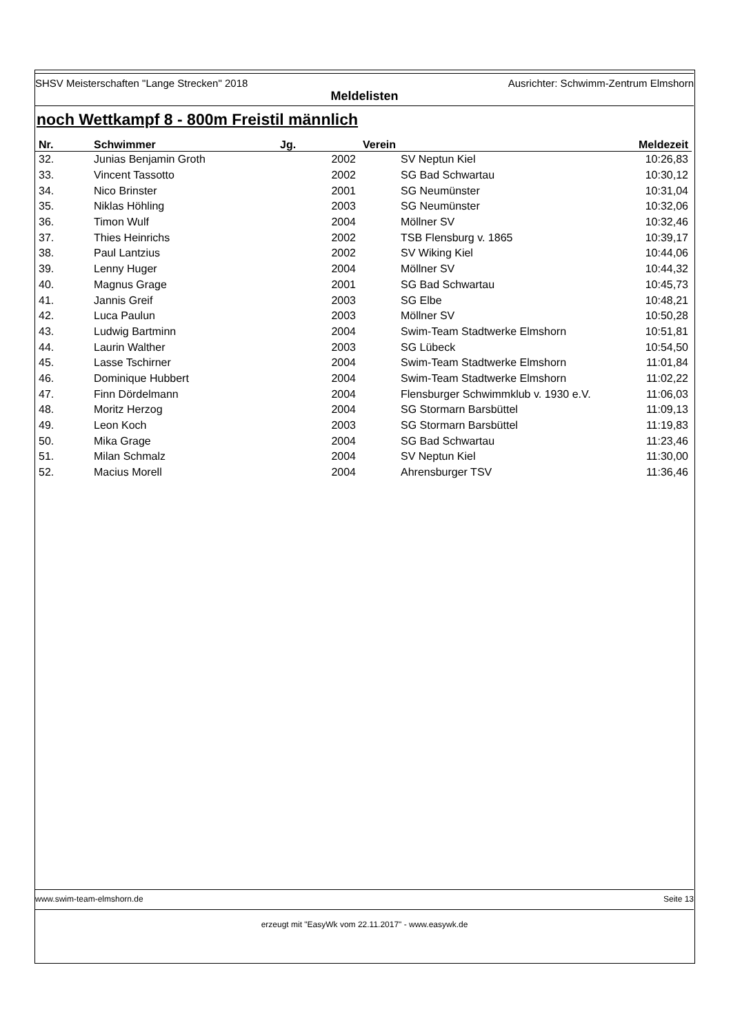SHSV Meisterschaften "Lange Strecken" 2018 Ausrichter: Schwimm-Zentrum Elmshorn
Meldelisten
noch Wettkampf 8 - 800m Freistil männlich
| Nr. | Schwimmer | Jg. | | Verein | Meldezeit |
| --- | --- | --- | --- | --- | --- |
| 32. | Junias Benjamin Groth | 2002 | | SV Neptun Kiel | 10:26,83 |
| 33. | Vincent Tassotto | 2002 | | SG Bad Schwartau | 10:30,12 |
| 34. | Nico Brinster | 2001 | | SG Neumünster | 10:31,04 |
| 35. | Niklas Höhling | 2003 | | SG Neumünster | 10:32,06 |
| 36. | Timon Wulf | 2004 | | Möllner SV | 10:32,46 |
| 37. | Thies Heinrichs | 2002 | | TSB Flensburg v. 1865 | 10:39,17 |
| 38. | Paul Lantzius | 2002 | | SV Wiking Kiel | 10:44,06 |
| 39. | Lenny Huger | 2004 | | Möllner SV | 10:44,32 |
| 40. | Magnus Grage | 2001 | | SG Bad Schwartau | 10:45,73 |
| 41. | Jannis Greif | 2003 | | SG Elbe | 10:48,21 |
| 42. | Luca Paulun | 2003 | | Möllner SV | 10:50,28 |
| 43. | Ludwig Bartminn | 2004 | | Swim-Team Stadtwerke Elmshorn | 10:51,81 |
| 44. | Laurin Walther | 2003 | | SG Lübeck | 10:54,50 |
| 45. | Lasse Tschirner | 2004 | | Swim-Team Stadtwerke Elmshorn | 11:01,84 |
| 46. | Dominique Hubbert | 2004 | | Swim-Team Stadtwerke Elmshorn | 11:02,22 |
| 47. | Finn Dördelmann | 2004 | | Flensburger Schwimmklub v. 1930 e.V. | 11:06,03 |
| 48. | Moritz Herzog | 2004 | | SG Stormarn Barsbüttel | 11:09,13 |
| 49. | Leon Koch | 2003 | | SG Stormarn Barsbüttel | 11:19,83 |
| 50. | Mika Grage | 2004 | | SG Bad Schwartau | 11:23,46 |
| 51. | Milan Schmalz | 2004 | | SV Neptun Kiel | 11:30,00 |
| 52. | Macius Morell | 2004 | | Ahrensburger TSV | 11:36,46 |
www.swim-team-elmshorn.de Seite 13
erzeugt mit "EasyWk vom 22.11.2017" - www.easywk.de